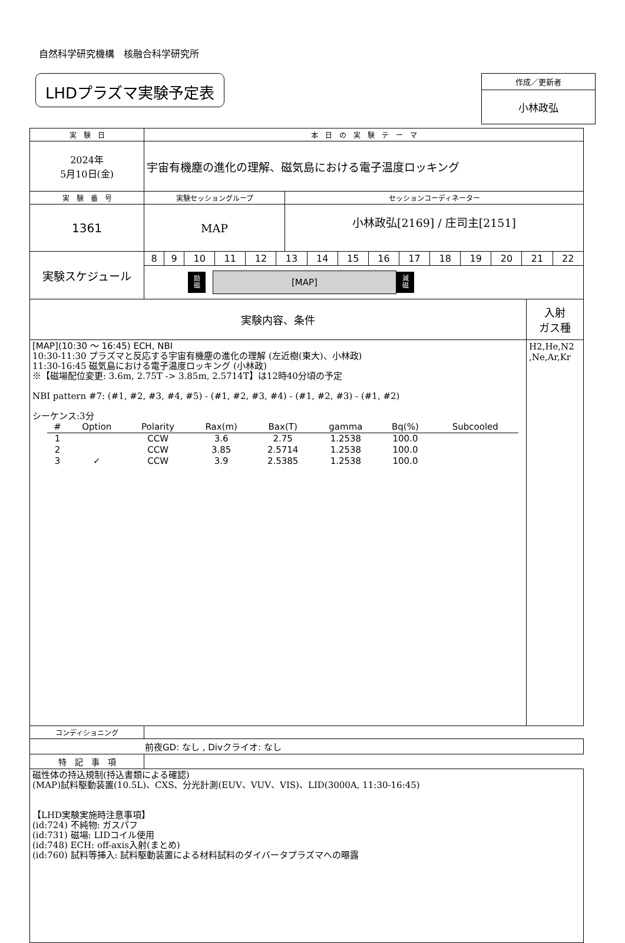自然科学研究機構　核融合科学研究所
LHDプラズマ実験予定表
作成／更新者
小林政弘
| 実 験 日 | 本 日 の 実 験 テ ー マ | |
| 2024年 5月10日(金) | 宇宙有機塵の進化の理解、磁気島における電子温度ロッキング | |
| 実 験 番 号 | 実験セッショングループ | セッションコーディネーター |
| 1361 | MAP | 小林政弘[2169] / 庄司主[2151] |
| 実験スケジュール | 8 | 9 | 10 | 11 | 12 | 13 | 14 | 15 | 16 | 17 | 18 | 19 | 20 | 21 | 22 |
| | 励 磁 [MAP] 減 磁 | | | | | | | | | | | | | | |
| 実験内容、条件 | 入射 ガス種 |
| [MAP](10:30 ～ 16:45) ECH, NBI 10:30-11:30 プラズマと反応する宇宙有機塵の進化の理解 (左近樹(東大)、小林政) 11:30-16:45 磁気島における電子温度ロッキング (小林政) ※【磁場配位変更: 3.6m, 2.75T -> 3.85m, 2.5714T】は12時40分頃の予定 NBI pattern #7: (#1, #2, #3, #4, #5) - (#1, #2, #3, #4) - (#1, #2, #3) - (#1, #2) シーケンス:3分 / # / Option / Polarity / Rax(m) / Bax(T) / gamma / Bq(%) / Subcooled / / --- / --- / --- / --- / --- / --- / --- / --- / / 1 / / CCW / 3.6 / 2.75 / 1.2538 / 100.0 / / / 2 / / CCW / 3.85 / 2.5714 / 1.2538 / 100.0 / / / 3 / ✓ / CCW / 3.9 / 2.5385 / 1.2538 / 100.0 / / | H2,He,N2 ,Ne,Ar,Kr |
| コンディショニング | |
| 前夜GD: なし , Divクライオ: なし | |
| 特 記 事 項 | |
| 磁性体の持込規制(持込書類による確認) (MAP)試料駆動装置(10.5L)、CXS、分光計測(EUV、VUV、VIS)、LID(3000A, 11:30-16:45) 【LHD実験実施時注意事項】 (id:724) 不純物: ガスパフ (id:731) 磁場: LIDコイル使用 (id:748) ECH: off-axis入射(まとめ) (id:760) 試料等挿入: 試料駆動装置による材料試料のダイバータプラズマへの曝露 | |